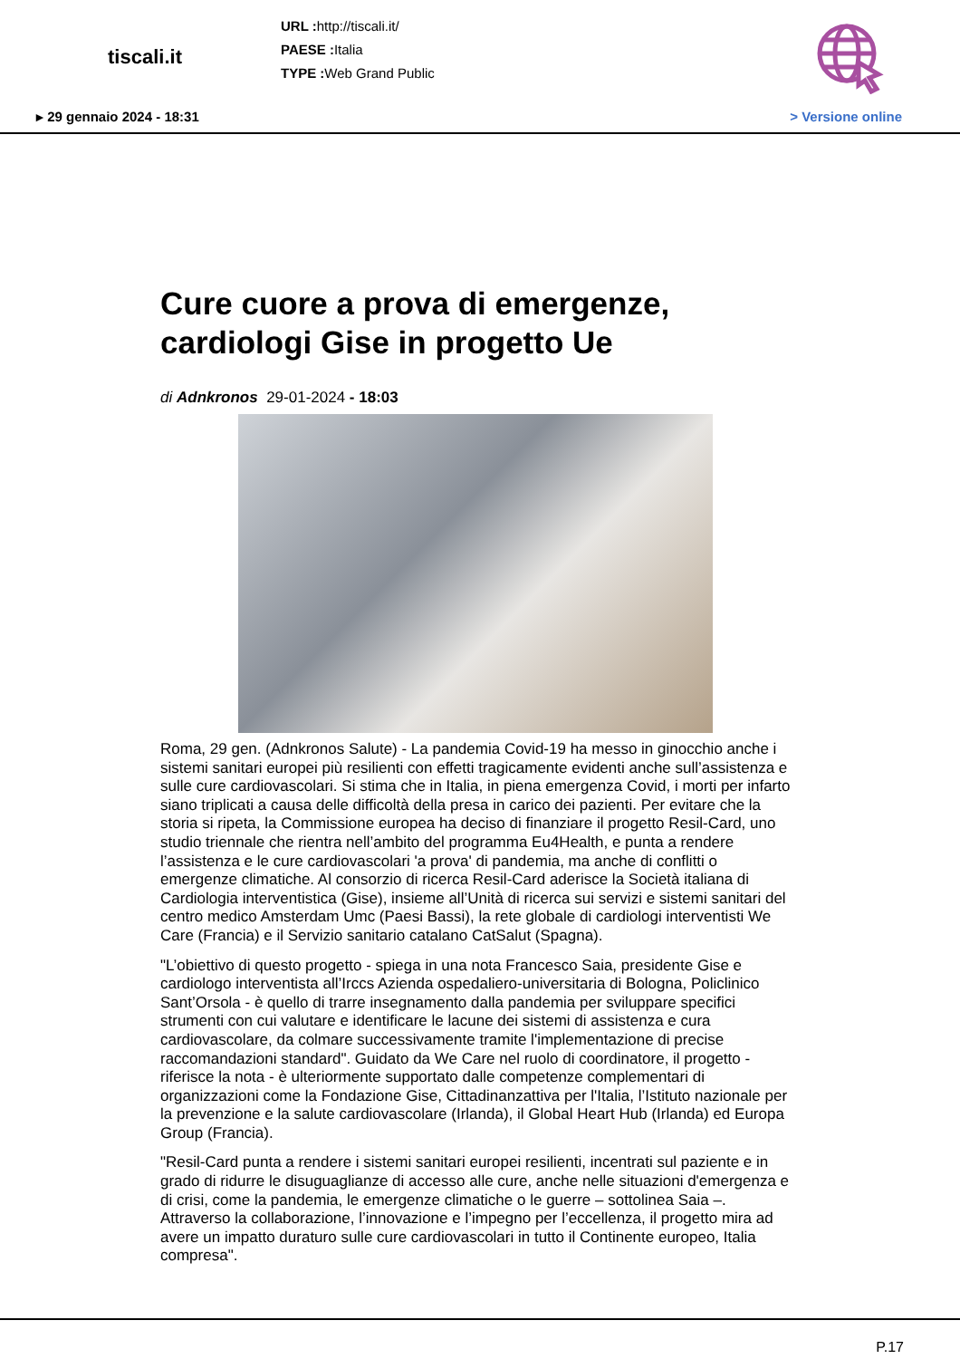tiscali.it
URL : http://tiscali.it/
PAESE : Italia
TYPE : Web Grand Public
▸ 29 gennaio 2024 - 18:31 > Versione online
Cure cuore a prova di emergenze, cardiologi Gise in progetto Ue
di Adnkronos 29-01-2024 - 18:03
Roma, 29 gen. (Adnkronos Salute) - La pandemia Covid-19 ha messo in ginocchio anche i sistemi sanitari europei più resilienti con effetti tragicamente evidenti anche sull’assistenza e sulle cure cardiovascolari. Si stima che in Italia, in piena emergenza Covid, i morti per infarto siano triplicati a causa delle difficoltà della presa in carico dei pazienti. Per evitare che la storia si ripeta, la Commissione europea ha deciso di finanziare il progetto Resil-Card, uno studio triennale che rientra nell’ambito del programma Eu4Health, e punta a rendere l’assistenza e le cure cardiovascolari 'a prova' di pandemia, ma anche di conflitti o emergenze climatiche. Al consorzio di ricerca Resil-Card aderisce la Società italiana di Cardiologia interventistica (Gise), insieme all’Unità di ricerca sui servizi e sistemi sanitari del centro medico Amsterdam Umc (Paesi Bassi), la rete globale di cardiologi interventisti We Care (Francia) e il Servizio sanitario catalano CatSalut (Spagna).
"L’obiettivo di questo progetto - spiega in una nota Francesco Saia, presidente Gise e cardiologo interventista all’Irccs Azienda ospedaliero-universitaria di Bologna, Policlinico Sant’Orsola - è quello di trarre insegnamento dalla pandemia per sviluppare specifici strumenti con cui valutare e identificare le lacune dei sistemi di assistenza e cura cardiovascolare, da colmare successivamente tramite l'implementazione di precise raccomandazioni standard". Guidato da We Care nel ruolo di coordinatore, il progetto - riferisce la nota - è ulteriormente supportato dalle competenze complementari di organizzazioni come la Fondazione Gise, Cittadinanzattiva per l'Italia, l’Istituto nazionale per la prevenzione e la salute cardiovascolare (Irlanda), il Global Heart Hub (Irlanda) ed Europa Group (Francia).
"Resil-Card punta a rendere i sistemi sanitari europei resilienti, incentrati sul paziente e in grado di ridurre le disuguaglianze di accesso alle cure, anche nelle situazioni d'emergenza e di crisi, come la pandemia, le emergenze climatiche o le guerre – sottolinea Saia –. Attraverso la collaborazione, l’innovazione e l’impegno per l’eccellenza, il progetto mira ad avere un impatto duraturo sulle cure cardiovascolari in tutto il Continente europeo, Italia compresa".
P.17